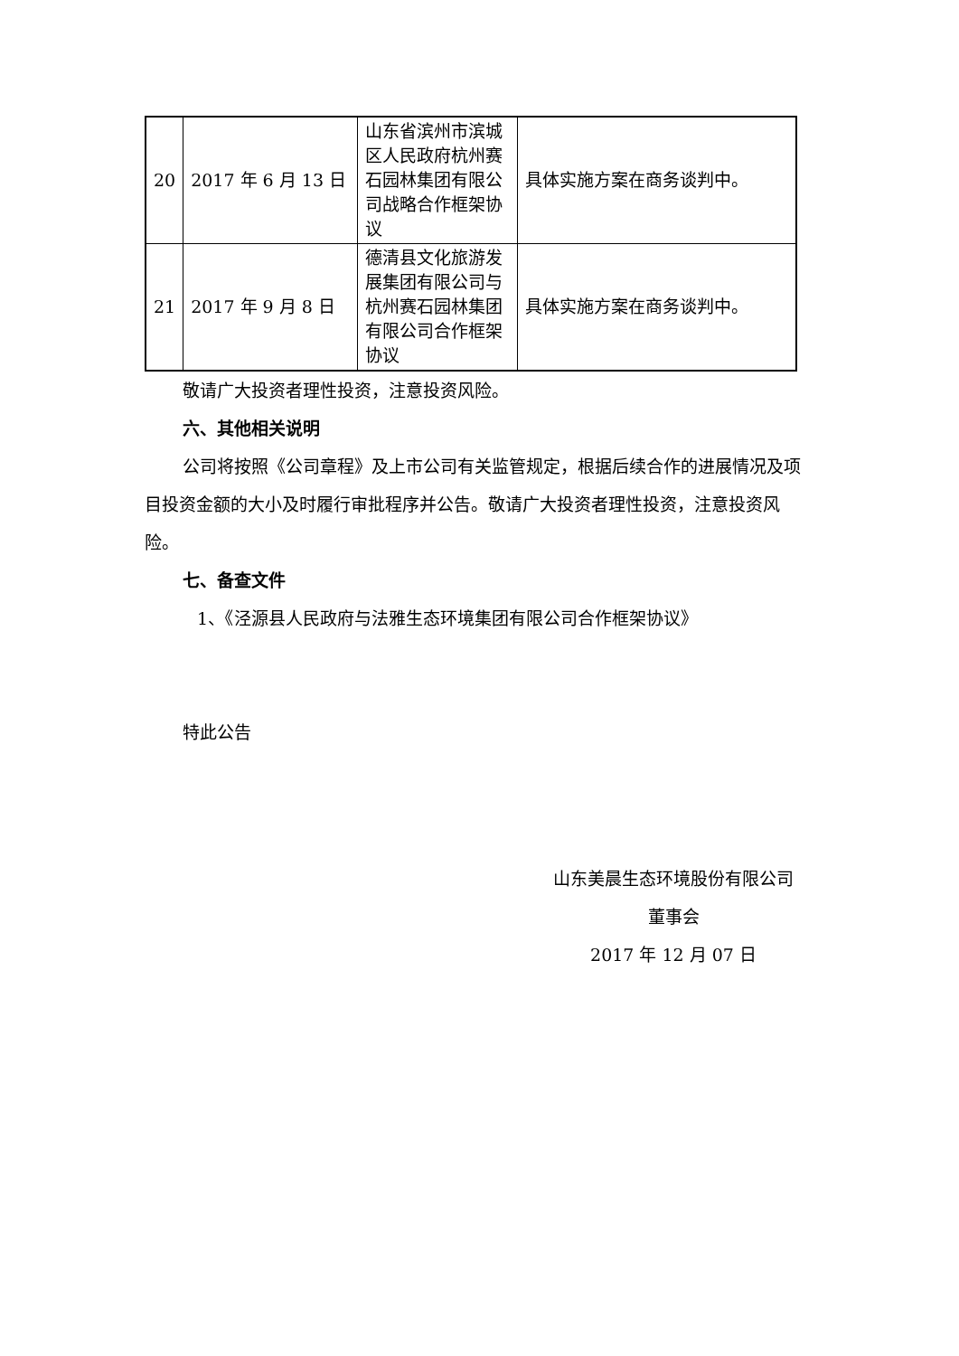| 20 | 2017 年 6 月 13 日 | 山东省滨州市滨城区人民政府杭州赛石园林集团有限公司战略合作框架协议 | 具体实施方案在商务谈判中。 |
| 21 | 2017 年 9 月 8 日 | 德清县文化旅游发展集团有限公司与杭州赛石园林集团有限公司合作框架协议 | 具体实施方案在商务谈判中。 |
敬请广大投资者理性投资，注意投资风险。
六、其他相关说明
公司将按照《公司章程》及上市公司有关监管规定，根据后续合作的进展情况及项目投资金额的大小及时履行审批程序并公告。敬请广大投资者理性投资，注意投资风险。
七、备查文件
1、《泾源县人民政府与法雅生态环境集团有限公司合作框架协议》
特此公告
山东美晨生态环境股份有限公司
董事会
2017 年 12 月 07 日